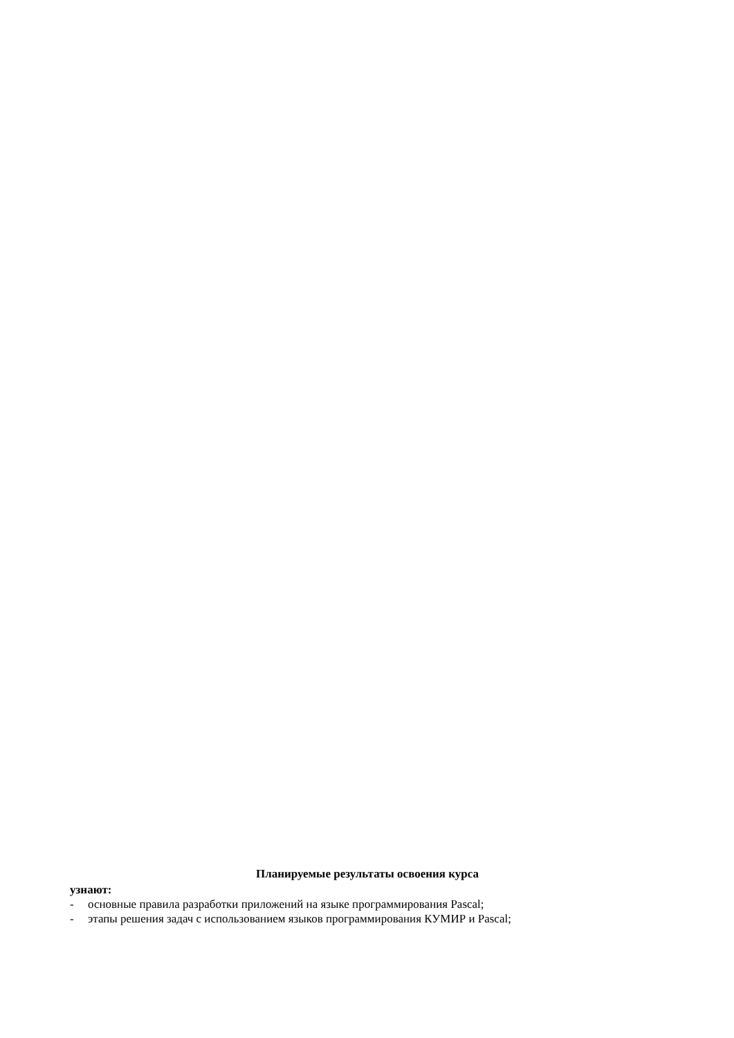Планируемые результаты освоения курса
узнают:
- основные правила разработки приложений на языке программирования Pascal;
- этапы решения задач с использованием языков программирования КУМИР и Pascal;